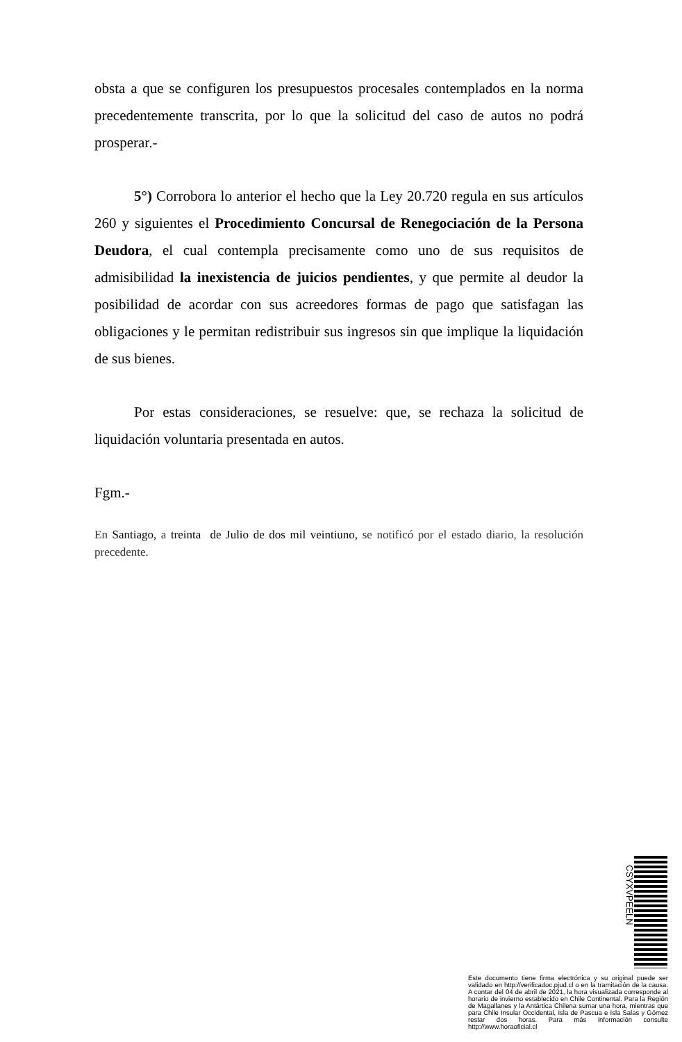obsta a que se configuren los presupuestos procesales contemplados en la norma precedentemente transcrita, por lo que la solicitud del caso de autos no podrá prosperar.-
5°) Corrobora lo anterior el hecho que la Ley 20.720 regula en sus artículos 260 y siguientes el Procedimiento Concursal de Renegociación de la Persona Deudora, el cual contempla precisamente como uno de sus requisitos de admisibilidad la inexistencia de juicios pendientes, y que permite al deudor la posibilidad de acordar con sus acreedores formas de pago que satisfagan las obligaciones y le permitan redistribuir sus ingresos sin que implique la liquidación de sus bienes.
Por estas consideraciones, se resuelve: que, se rechaza la solicitud de liquidación voluntaria presentada en autos.
Fgm.-
En Santiago, a treinta de Julio de dos mil veintiuno, se notificó por el estado diario, la resolución precedente.
CSYXVPEELN
Este documento tiene firma electrónica y su original puede ser validado en http://verificadoc.pjud.cl o en la tramitación de la causa. A contar del 04 de abril de 2021, la hora visualizada corresponde al horario de invierno establecido en Chile Continental. Para la Región de Magallanes y la Antártica Chilena sumar una hora, mientras que para Chile Insular Occidental, Isla de Pascua e Isla Salas y Gómez restar dos horas. Para más información consulte http://www.horaoficial.cl